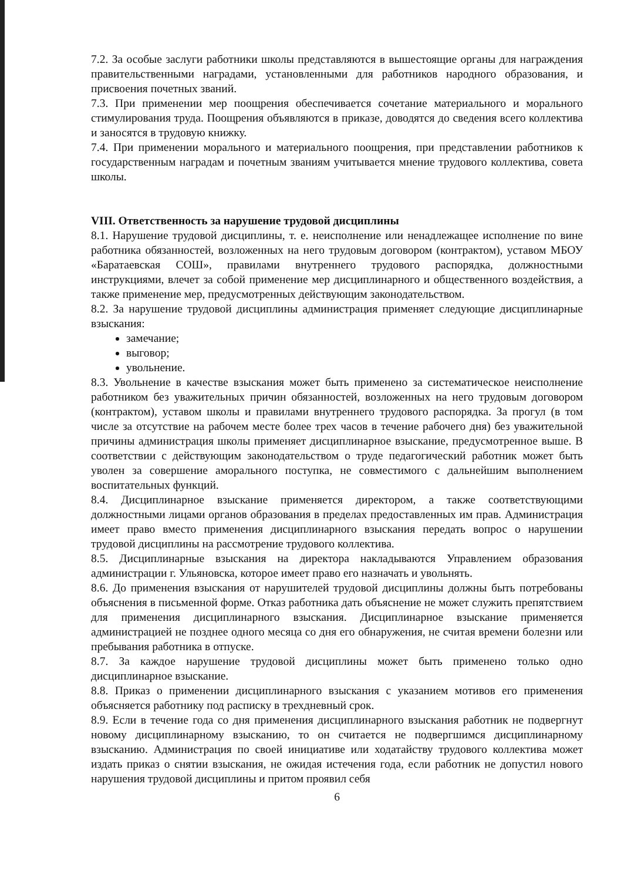7.2. За особые заслуги работники школы представляются в вышестоящие органы для награждения правительственными наградами, установленными для работников народного образования, и присвоения почетных званий.
7.3. При применении мер поощрения обеспечивается сочетание материального и морального стимулирования труда. Поощрения объявляются в приказе, доводятся до сведения всего коллектива и заносятся в трудовую книжку.
7.4. При применении морального и материального поощрения, при представлении работников к государственным наградам и почетным званиям учитывается мнение трудового коллектива, совета школы.
VIII. Ответственность за нарушение трудовой дисциплины
8.1. Нарушение трудовой дисциплины, т. е. неисполнение или ненадлежащее исполнение по вине работника обязанностей, возложенных на него трудовым договором (контрактом), уставом МБОУ «Баратаевская СОШ», правилами внутреннего трудового распорядка, должностными инструкциями, влечет за собой применение мер дисциплинарного и общественного воздействия, а также применение мер, предусмотренных действующим законодательством.
8.2. За нарушение трудовой дисциплины администрация применяет следующие дисциплинарные взыскания:
замечание;
выговор;
увольнение.
8.3. Увольнение в качестве взыскания может быть применено за систематическое неисполнение работником без уважительных причин обязанностей, возложенных на него трудовым договором (контрактом), уставом школы и правилами внутреннего трудового распорядка. За прогул (в том числе за отсутствие на рабочем месте более трех часов в течение рабочего дня) без уважительной причины администрация школы применяет дисциплинарное взыскание, предусмотренное выше. В соответствии с действующим законодательством о труде педагогический работник может быть уволен за совершение аморального поступка, не совместимого с дальнейшим выполнением воспитательных функций.
8.4. Дисциплинарное взыскание применяется директором, а также соответствующими должностными лицами органов образования в пределах предоставленных им прав. Администрация имеет право вместо применения дисциплинарного взыскания передать вопрос о нарушении трудовой дисциплины на рассмотрение трудового коллектива.
8.5. Дисциплинарные взыскания на директора накладываются Управлением образования администрации г. Ульяновска, которое имеет право его назначать и увольнять.
8.6. До применения взыскания от нарушителей трудовой дисциплины должны быть потребованы объяснения в письменной форме. Отказ работника дать объяснение не может служить препятствием для применения дисциплинарного взыскания. Дисциплинарное взыскание применяется администрацией не позднее одного месяца со дня его обнаружения, не считая времени болезни или пребывания работника в отпуске.
8.7. За каждое нарушение трудовой дисциплины может быть применено только одно дисциплинарное взыскание.
8.8. Приказ о применении дисциплинарного взыскания с указанием мотивов его применения объясняется работнику под расписку в трехдневный срок.
8.9. Если в течение года со дня применения дисциплинарного взыскания работник не подвергнут новому дисциплинарному взысканию, то он считается не подвергшимся дисциплинарному взысканию. Администрация по своей инициативе или ходатайству трудового коллектива может издать приказ о снятии взыскания, не ожидая истечения года, если работник не допустил нового нарушения трудовой дисциплины и притом проявил себя
6